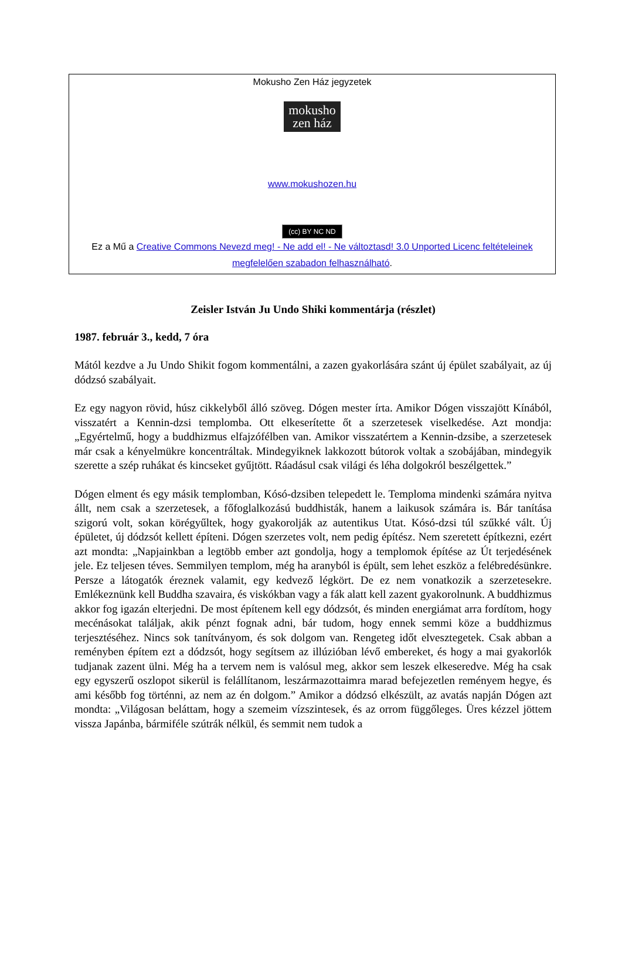Mokusho Zen Ház jegyzetek
mokusho
zen ház
www.mokushozen.hu
(cc) BY NC ND
Ez a Mű a Creative Commons Nevezd meg! - Ne add el! - Ne változtasd! 3.0 Unported Licenc feltételeinek megfelelően szabadon felhasználható.
Zeisler István Ju Undo Shiki kommentárja (részlet)
1987. február 3., kedd, 7 óra
Mától kezdve a Ju Undo Shikit fogom kommentálni, a zazen gyakorlására szánt új épület szabályait, az új dódzsó szabályait.
Ez egy nagyon rövid, húsz cikkelyből álló szöveg. Dógen mester írta. Amikor Dógen visszajött Kínából, visszatért a Kennin-dzsi templomba. Ott elkeserítette őt a szerzetesek viselkedése. Azt mondja: „Egyértelmű, hogy a buddhizmus elfajzófélben van. Amikor visszatértem a Kennin-dzsibe, a szerzetesek már csak a kényelmükre koncentráltak. Mindegyiknek lakkozott bútorok voltak a szobájában, mindegyik szerette a szép ruhákat és kincseket gyűjtött. Ráadásul csak világi és léha dolgokról beszélgettek.”
Dógen elment és egy másik templomban, Kósó-dzsiben telepedett le. Temploma mindenki számára nyitva állt, nem csak a szerzetesek, a főfoglalkozású buddhisták, hanem a laikusok számára is. Bár tanítása szigorú volt, sokan köré­gyűltek, hogy gyakorolják az autentikus Utat. Kósó-dzsi túl szűkké vált. Új épületet, új dódzsót kellett építeni. Dógen szerzetes volt, nem pedig építész. Nem szeretett építkezni, ezért azt mondta: „Napjainkban a legtöbb ember azt gondolja, hogy a templomok építése az Út terjedésének jele. Ez teljesen téves. Semmilyen templom, még ha aranyból is épült, sem lehet eszköz a felébredésünkre. Persze a látogatók éreznek valamit, egy kedvező légkört. De ez nem vonatkozik a szerzetesekre. Emlékeznünk kell Buddha szavaira, és viskókban vagy a fák alatt kell zazent gyakorolnunk. A buddhizmus akkor fog igazán elterjedni. De most építenem kell egy dódzsót, és minden energiámat arra fordítom, hogy mecénásokat találjak, akik pénzt fognak adni, bár tudom, hogy ennek semmi köze a buddhizmus terjesztéséhez. Nincs sok tanítványom, és sok dolgom van. Rengeteg időt elvesztegetek. Csak abban a reményben építem ezt a dódzsót, hogy segítsem az illúzióban lévő embereket, és hogy a mai gyakorlók tudjanak zazent ülni. Még ha a tervem nem is valósul meg, akkor sem leszek elkeseredve. Még ha csak egy egyszerű oszlopot sikerül is felállítanom, leszármazottaimra marad befejezetlen reményem hegye, és ami később fog történni, az nem az én dolgom.” Amikor a dódzsó elkészült, az avatás napján Dógen azt mondta: „Világosan beláttam, hogy a szemeim vízszintesek, és az orrom függőleges. Üres kézzel jöttem vissza Japánba, bármiféle szútrák nélkül, és semmit nem tudok a